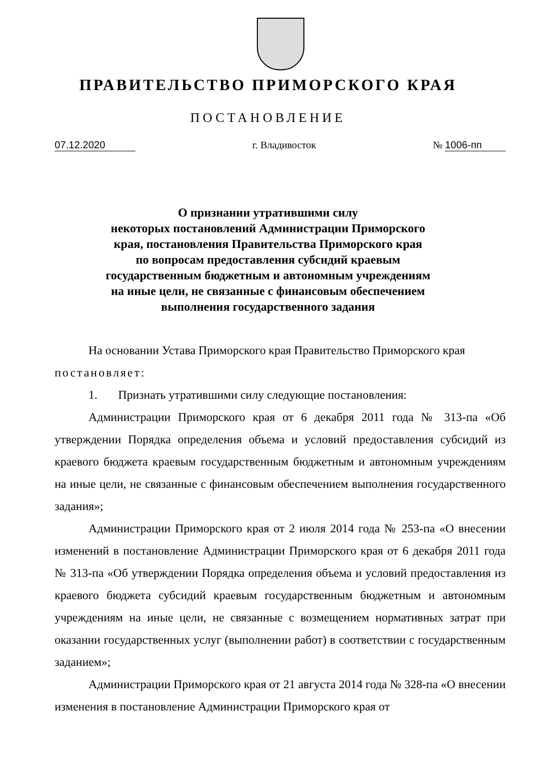ПРАВИТЕЛЬСТВО ПРИМОРСКОГО КРАЯ
ПОСТАНОВЛЕНИЕ
07.12.2020 г. Владивосток № 1006-пп
О признании утратившими силу
некоторых постановлений Администрации Приморского
края, постановления Правительства Приморского края
по вопросам предоставления субсидий краевым
государственным бюджетным и автономным учреждениям
на иные цели, не связанные с финансовым обеспечением
выполнения государственного задания
На основании Устава Приморского края Правительство Приморского края
постановляет:
1. Признать утратившими силу следующие постановления:
Администрации Приморского края от 6 декабря 2011 года № 313-па «Об утверждении Порядка определения объема и условий предоставления субсидий из краевого бюджета краевым государственным бюджетным и автономным учреждениям на иные цели, не связанные с финансовым обеспечением выполнения государственного задания»;
Администрации Приморского края от 2 июля 2014 года № 253-па «О внесении изменений в постановление Администрации Приморского края от 6 декабря 2011 года № 313-па «Об утверждении Порядка определения объема и условий предоставления из краевого бюджета субсидий краевым государственным бюджетным и автономным учреждениям на иные цели, не связанные с возмещением нормативных затрат при оказании государственных услуг (выполнении работ) в соответствии с государственным заданием»;
Администрации Приморского края от 21 августа 2014 года № 328-па «О внесении изменения в постановление Администрации Приморского края от